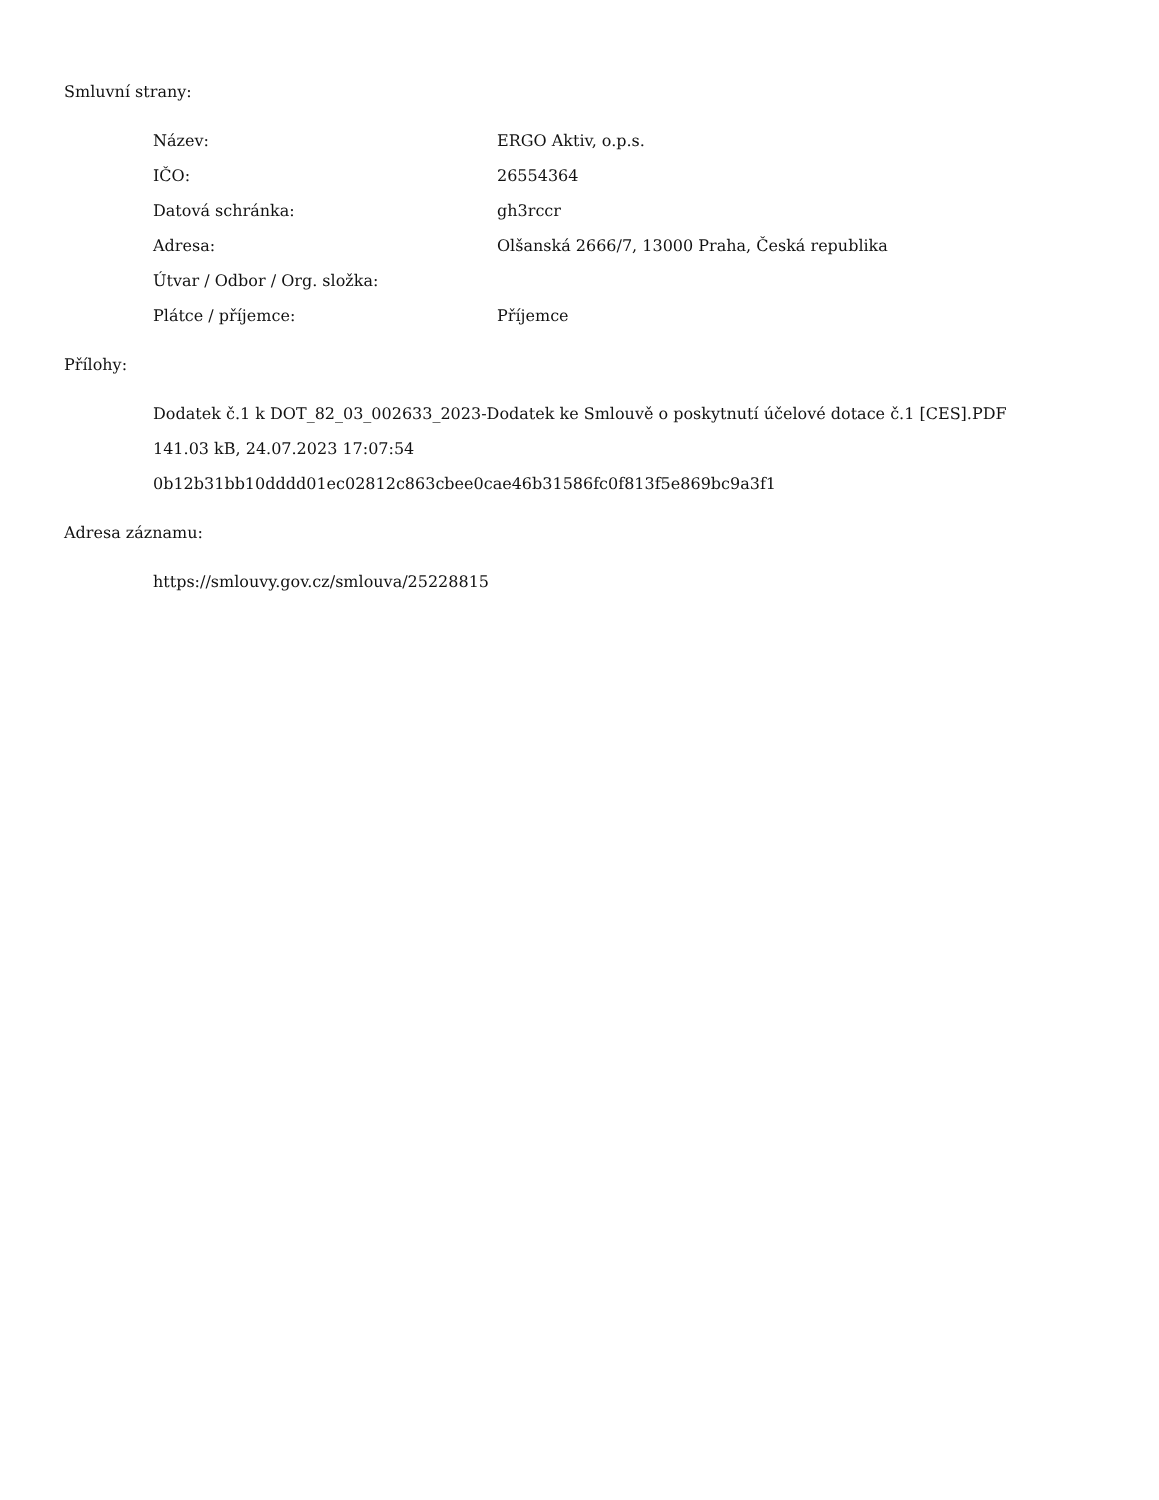Smluvní strany:
| Název: | ERGO Aktiv, o.p.s. |
| IČO: | 26554364 |
| Datová schránka: | gh3rccr |
| Adresa: | Olšanská 2666/7, 13000 Praha, Česká republika |
| Útvar / Odbor / Org. složka: | |
| Plátce / příjemce: | Příjemce |
Přílohy:
Dodatek č.1 k DOT_82_03_002633_2023-Dodatek ke Smlouvě o poskytnutí účelové dotace č.1 [CES].PDF
141.03 kB, 24.07.2023 17:07:54
0b12b31bb10dddd01ec02812c863cbee0cae46b31586fc0f813f5e869bc9a3f1
Adresa záznamu:
https://smlouvy.gov.cz/smlouva/25228815